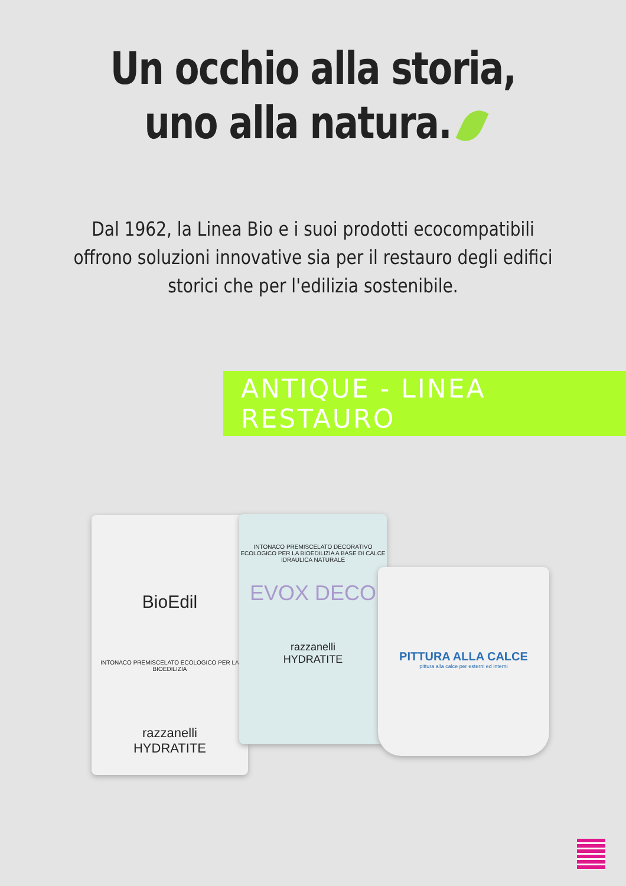Un occhio alla storia,
uno alla natura.
Dal 1962, la Linea Bio e i suoi prodotti ecocompatibili offrono soluzioni innovative sia per il restauro degli edifici storici che per l'edilizia sostenibile.
ANTIQUE - LINEA RESTAURO
BioEdil
INTONACO PREMISCELATO ECOLOGICO PER LA BIOEDILIZIA
razzanelli
HYDRATITE
INTONACO PREMISCELATO DECORATIVO ECOLOGICO PER LA BIOEDILIZIA A BASE DI CALCE IDRAULICA NATURALE
EVOX DECO
razzanelli
HYDRATITE
PITTURA ALLA CALCE
pittura alla calce per esterni ed interni